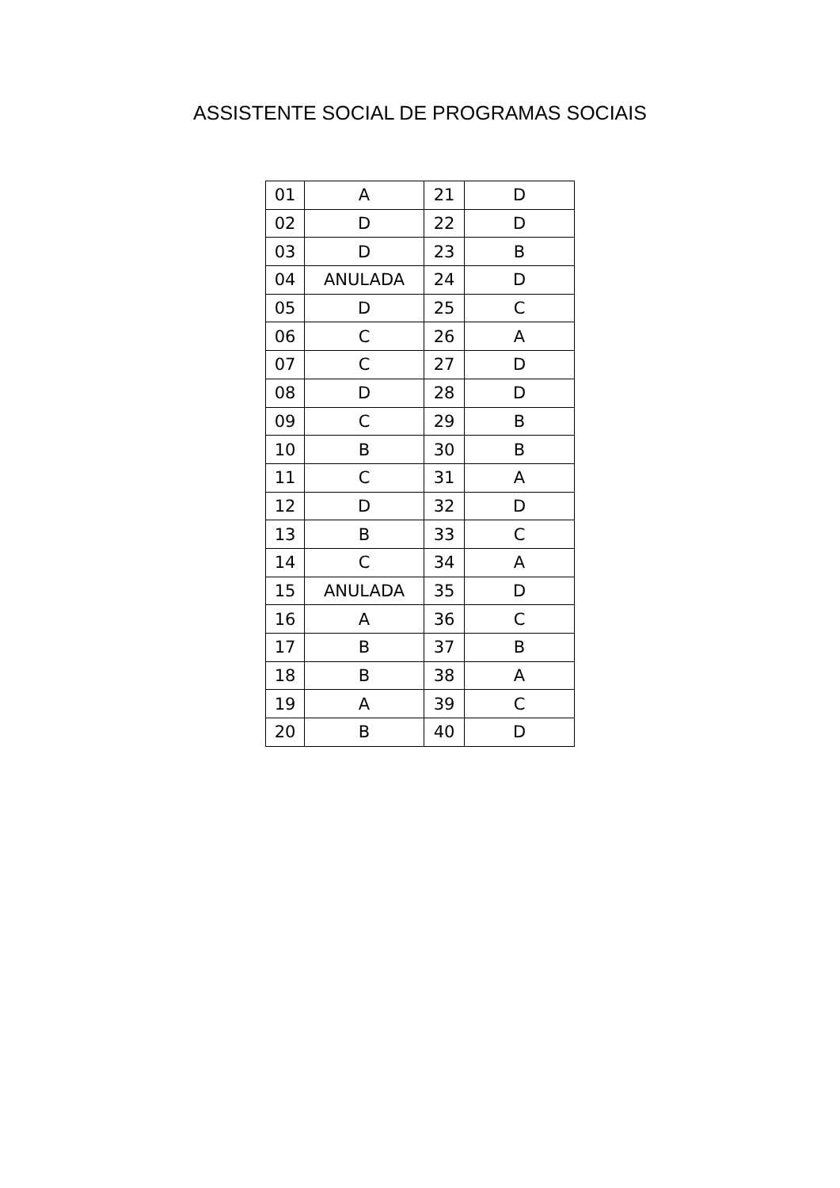ASSISTENTE SOCIAL DE PROGRAMAS SOCIAIS
| 01 | A | 21 | D |
| 02 | D | 22 | D |
| 03 | D | 23 | B |
| 04 | ANULADA | 24 | D |
| 05 | D | 25 | C |
| 06 | C | 26 | A |
| 07 | C | 27 | D |
| 08 | D | 28 | D |
| 09 | C | 29 | B |
| 10 | B | 30 | B |
| 11 | C | 31 | A |
| 12 | D | 32 | D |
| 13 | B | 33 | C |
| 14 | C | 34 | A |
| 15 | ANULADA | 35 | D |
| 16 | A | 36 | C |
| 17 | B | 37 | B |
| 18 | B | 38 | A |
| 19 | A | 39 | C |
| 20 | B | 40 | D |